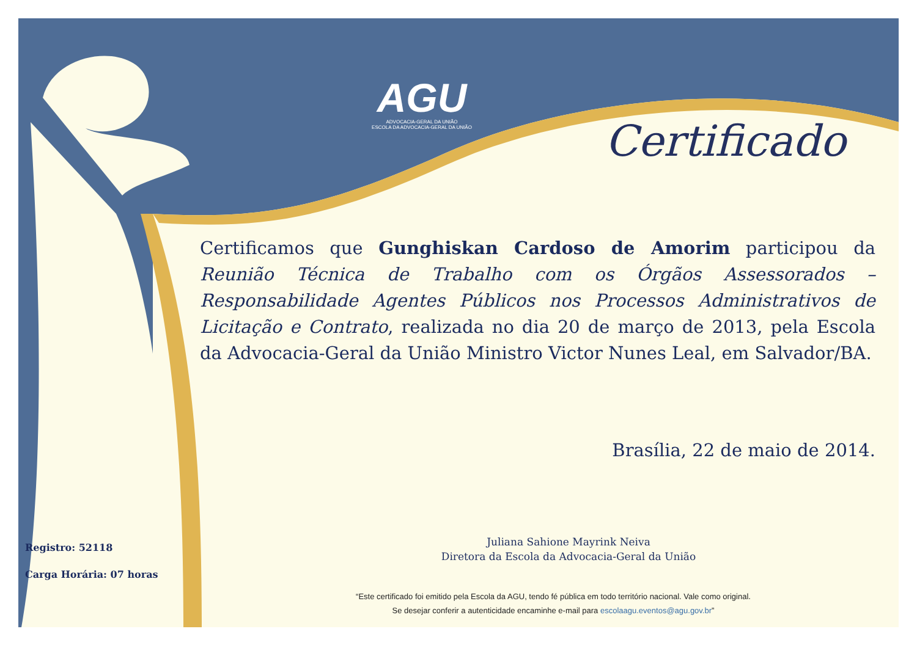AGU
ADVOCACIA-GERAL DA UNIÃO
ESCOLA DA ADVOCACIA-GERAL DA UNIÃO
Certificado
Certificamos que Gunghiskan Cardoso de Amorim participou da Reunião Técnica de Trabalho com os Órgãos Assessorados – Responsabilidade Agentes Públicos nos Processos Administrativos de Licitação e Contrato, realizada no dia 20 de março de 2013, pela Escola da Advocacia-Geral da União Ministro Victor Nunes Leal, em Salvador/BA.
Brasília, 22 de maio de 2014.
Juliana Sahione Mayrink Neiva
Diretora da Escola da Advocacia-Geral da União
Registro: 52118
Carga Horária: 07 horas
“Este certificado foi emitido pela Escola da AGU, tendo fé pública em todo território nacional. Vale como original.
Se desejar conferir a autenticidade encaminhe e-mail para escolaagu.eventos@agu.gov.br”